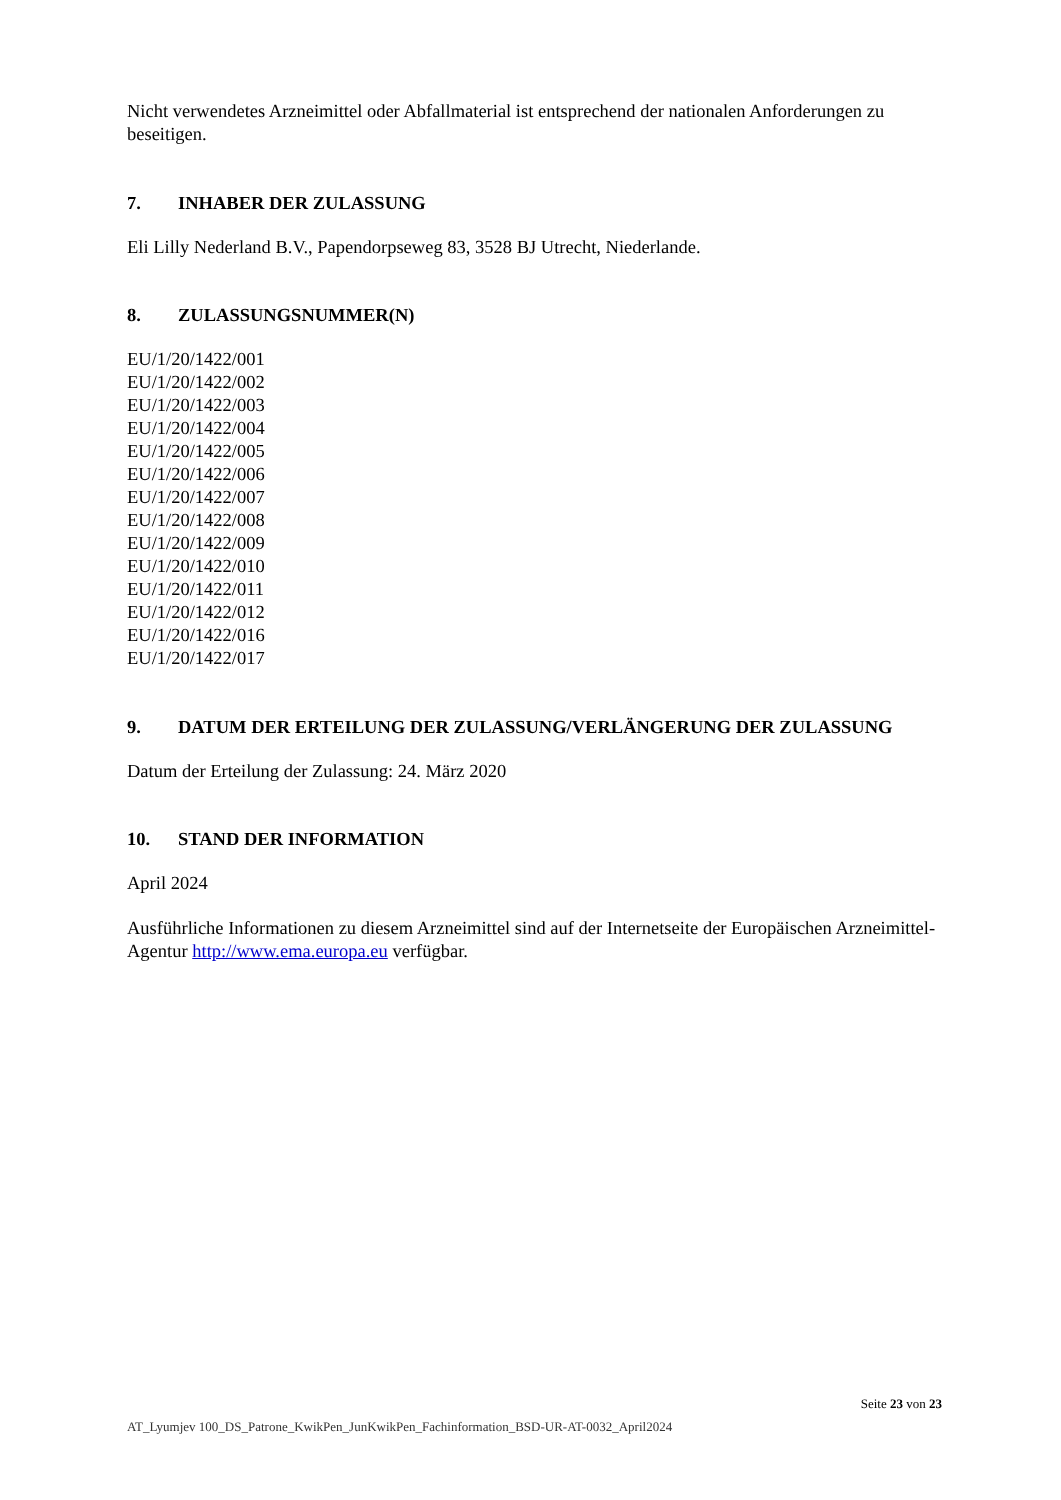Nicht verwendetes Arzneimittel oder Abfallmaterial ist entsprechend der nationalen Anforderungen zu beseitigen.
7. INHABER DER ZULASSUNG
Eli Lilly Nederland B.V., Papendorpseweg 83, 3528 BJ Utrecht, Niederlande.
8. ZULASSUNGSNUMMER(N)
EU/1/20/1422/001
EU/1/20/1422/002
EU/1/20/1422/003
EU/1/20/1422/004
EU/1/20/1422/005
EU/1/20/1422/006
EU/1/20/1422/007
EU/1/20/1422/008
EU/1/20/1422/009
EU/1/20/1422/010
EU/1/20/1422/011
EU/1/20/1422/012
EU/1/20/1422/016
EU/1/20/1422/017
9. DATUM DER ERTEILUNG DER ZULASSUNG/VERLÄNGERUNG DER ZULASSUNG
Datum der Erteilung der Zulassung: 24. März 2020
10. STAND DER INFORMATION
April 2024
Ausführliche Informationen zu diesem Arzneimittel sind auf der Internetseite der Europäischen Arzneimittel-Agentur http://www.ema.europa.eu verfügbar.
Seite 23 von 23
AT_Lyumjev 100_DS_Patrone_KwikPen_JunKwikPen_Fachinformation_BSD-UR-AT-0032_April2024